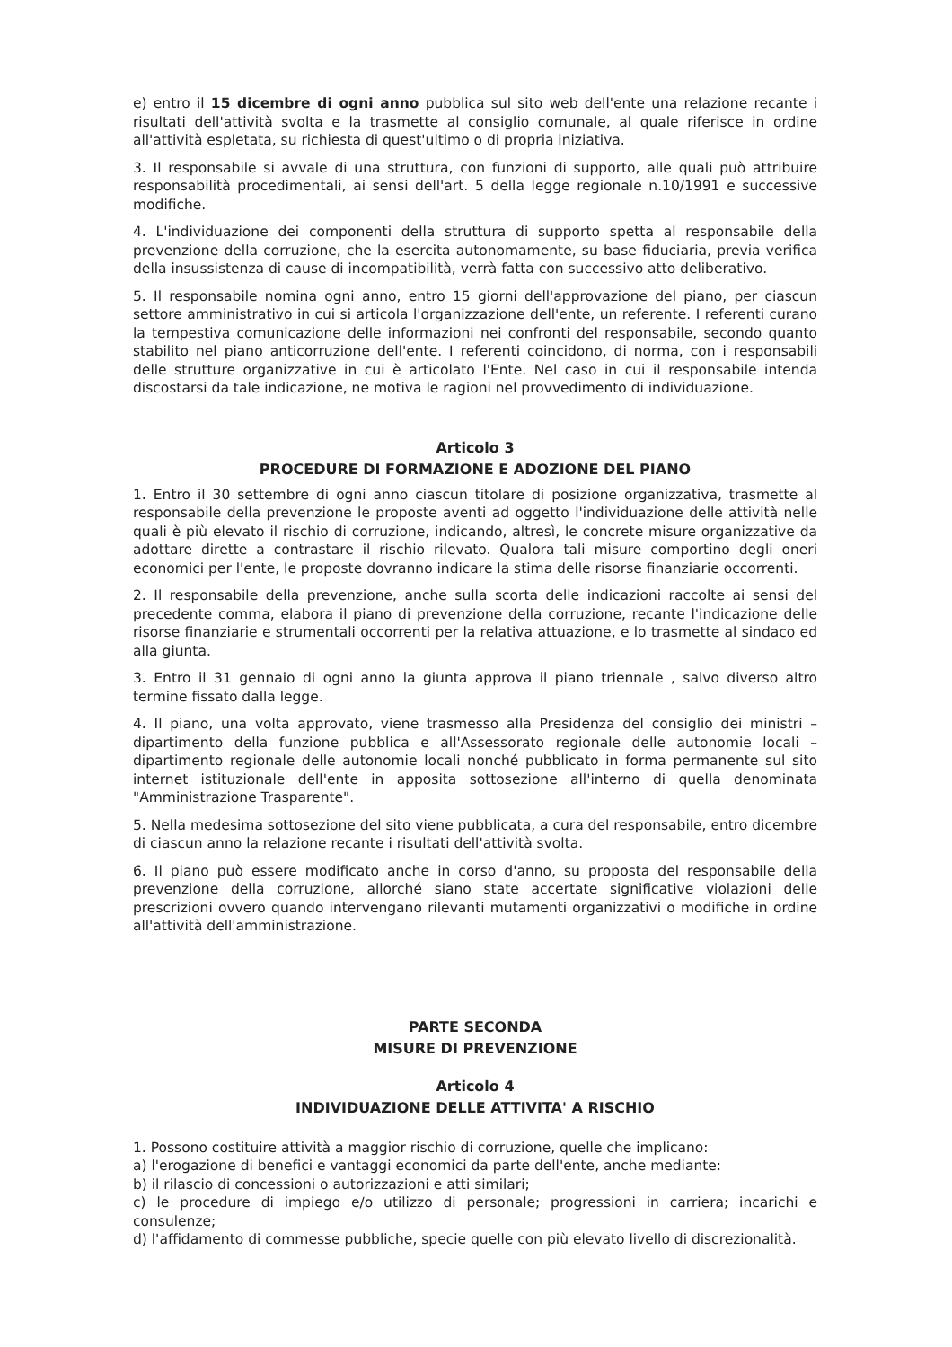e) entro il 15 dicembre di ogni anno pubblica sul sito web dell'ente una relazione recante i risultati dell'attività svolta e la trasmette al consiglio comunale, al quale riferisce in ordine all'attività espletata, su richiesta di quest'ultimo o di propria iniziativa.
3. Il responsabile si avvale di una struttura, con funzioni di supporto, alle quali può attribuire responsabilità procedimentali, ai sensi dell'art. 5 della legge regionale n.10/1991 e successive modifiche.
4. L'individuazione dei componenti della struttura di supporto spetta al responsabile della prevenzione della corruzione, che la esercita autonomamente, su base fiduciaria, previa verifica della insussistenza di cause di incompatibilità, verrà fatta con successivo atto deliberativo.
5. Il responsabile nomina ogni anno, entro 15 giorni dell'approvazione del piano, per ciascun settore amministrativo in cui si articola l'organizzazione dell'ente, un referente. I referenti curano la tempestiva comunicazione delle informazioni nei confronti del responsabile, secondo quanto stabilito nel piano anticorruzione dell'ente. I referenti coincidono, di norma, con i responsabili delle strutture organizzative in cui è articolato l'Ente. Nel caso in cui il responsabile intenda discostarsi da tale indicazione, ne motiva le ragioni nel provvedimento di individuazione.
Articolo 3
PROCEDURE DI FORMAZIONE E ADOZIONE DEL PIANO
1. Entro il 30 settembre di ogni anno ciascun titolare di posizione organizzativa, trasmette al responsabile della prevenzione le proposte aventi ad oggetto l'individuazione delle attività nelle quali è più elevato il rischio di corruzione, indicando, altresì, le concrete misure organizzative da adottare dirette a contrastare il rischio rilevato. Qualora tali misure comportino degli oneri economici per l'ente, le proposte dovranno indicare la stima delle risorse finanziarie occorrenti.
2. Il responsabile della prevenzione, anche sulla scorta delle indicazioni raccolte ai sensi del precedente comma, elabora il piano di prevenzione della corruzione, recante l'indicazione delle risorse finanziarie e strumentali occorrenti per la relativa attuazione, e lo trasmette al sindaco ed alla giunta.
3. Entro il 31 gennaio di ogni anno la giunta approva il piano triennale , salvo diverso altro termine fissato dalla legge.
4. Il piano, una volta approvato, viene trasmesso alla Presidenza del consiglio dei ministri – dipartimento della funzione pubblica e all'Assessorato regionale delle autonomie locali – dipartimento regionale delle autonomie locali nonché pubblicato in forma permanente sul sito internet istituzionale dell'ente in apposita sottosezione all'interno di quella denominata "Amministrazione Trasparente".
5. Nella medesima sottosezione del sito viene pubblicata, a cura del responsabile, entro dicembre di ciascun anno la relazione recante i risultati dell'attività svolta.
6. Il piano può essere modificato anche in corso d'anno, su proposta del responsabile della prevenzione della corruzione, allorché siano state accertate significative violazioni delle prescrizioni ovvero quando intervengano rilevanti mutamenti organizzativi o modifiche in ordine all'attività dell'amministrazione.
PARTE SECONDA
MISURE DI PREVENZIONE
Articolo 4
INDIVIDUAZIONE DELLE ATTIVITA' A RISCHIO
1. Possono costituire attività a maggior rischio di corruzione, quelle che implicano:
a) l'erogazione di benefici e vantaggi economici da parte dell'ente, anche mediante:
b) il rilascio di concessioni o autorizzazioni e atti similari;
c) le procedure di impiego e/o utilizzo di personale; progressioni in carriera; incarichi e consulenze;
d) l'affidamento di commesse pubbliche, specie quelle con più elevato livello di discrezionalità.